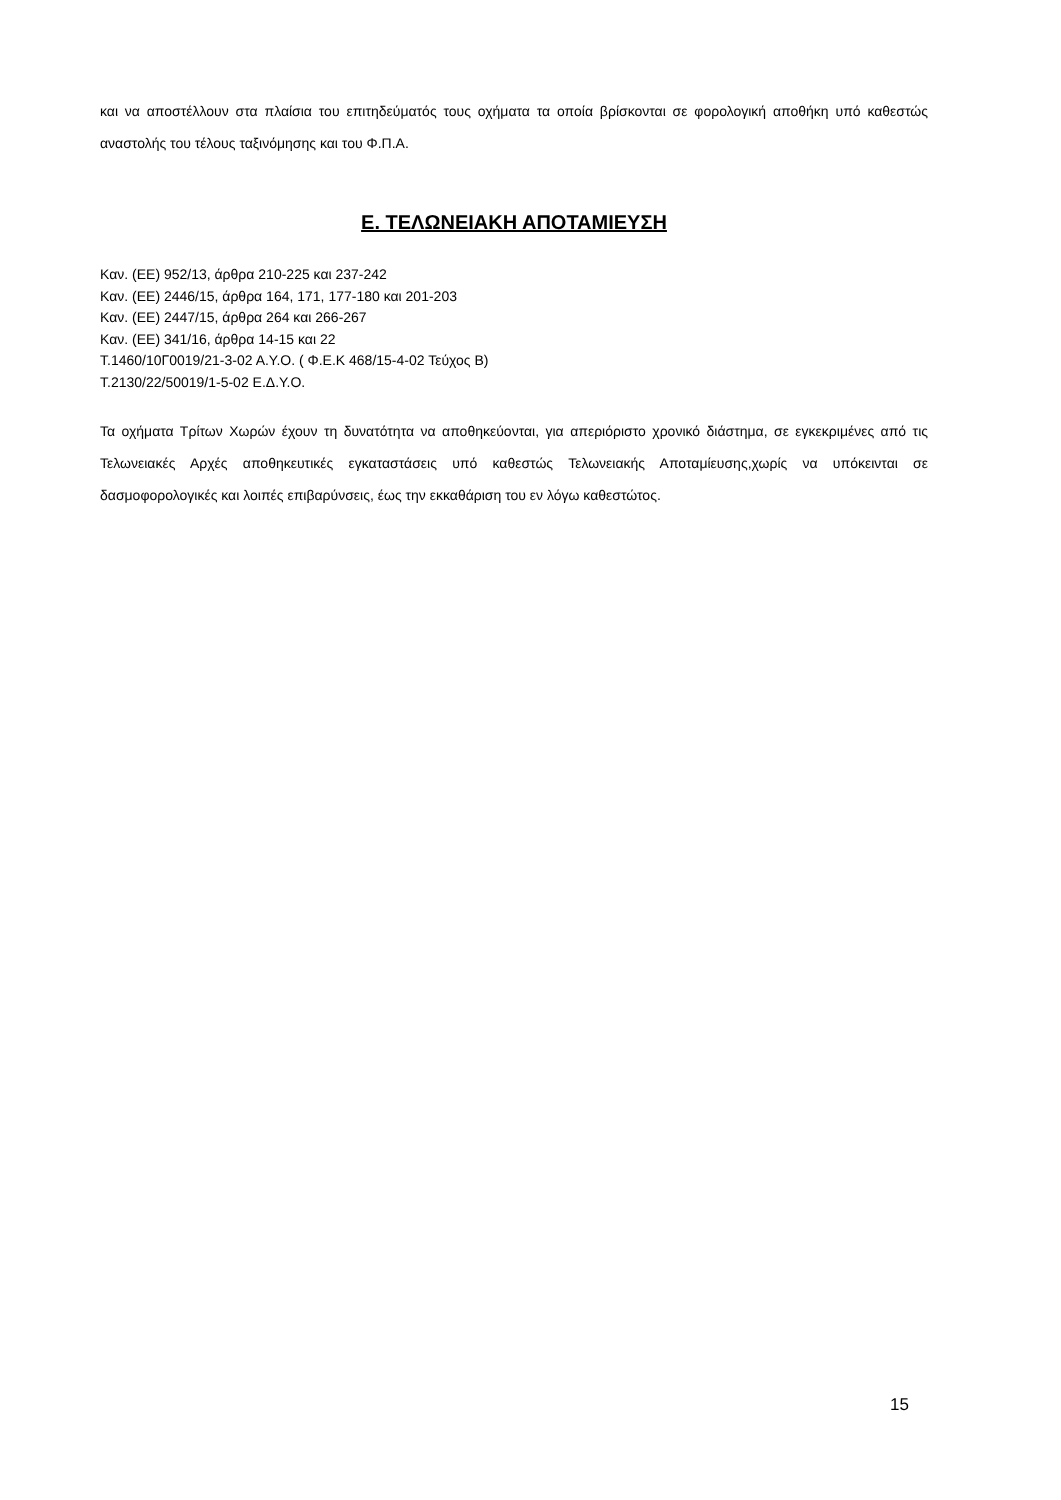και να αποστέλλουν στα πλαίσια του επιτηδεύματός τους οχήματα τα οποία βρίσκονται σε φορολογική αποθήκη υπό καθεστώς αναστολής του τέλους ταξινόμησης και του Φ.Π.Α.
Ε. ΤΕΛΩΝΕΙΑΚΗ ΑΠΟΤΑΜΙΕΥΣΗ
Καν. (ΕΕ) 952/13, άρθρα 210-225 και 237-242
Καν. (ΕΕ) 2446/15, άρθρα 164, 171, 177-180 και 201-203
Καν. (ΕΕ) 2447/15, άρθρα 264 και 266-267
Καν. (ΕΕ) 341/16, άρθρα 14-15 και 22
Τ.1460/10Γ0019/21-3-02 Α.Υ.Ο. ( Φ.Ε.Κ 468/15-4-02 Τεύχος Β)
Τ.2130/22/50019/1-5-02 Ε.Δ.Υ.Ο.
Τα οχήματα Τρίτων Χωρών έχουν τη δυνατότητα να αποθηκεύονται, για απεριόριστο χρονικό διάστημα, σε εγκεκριμένες από τις Τελωνειακές Αρχές αποθηκευτικές εγκαταστάσεις υπό καθεστώς Τελωνειακής Αποταμίευσης,χωρίς να υπόκεινται σε δασμοφορολογικές και λοιπές επιβαρύνσεις, έως την εκκαθάριση του εν λόγω καθεστώτος.
15